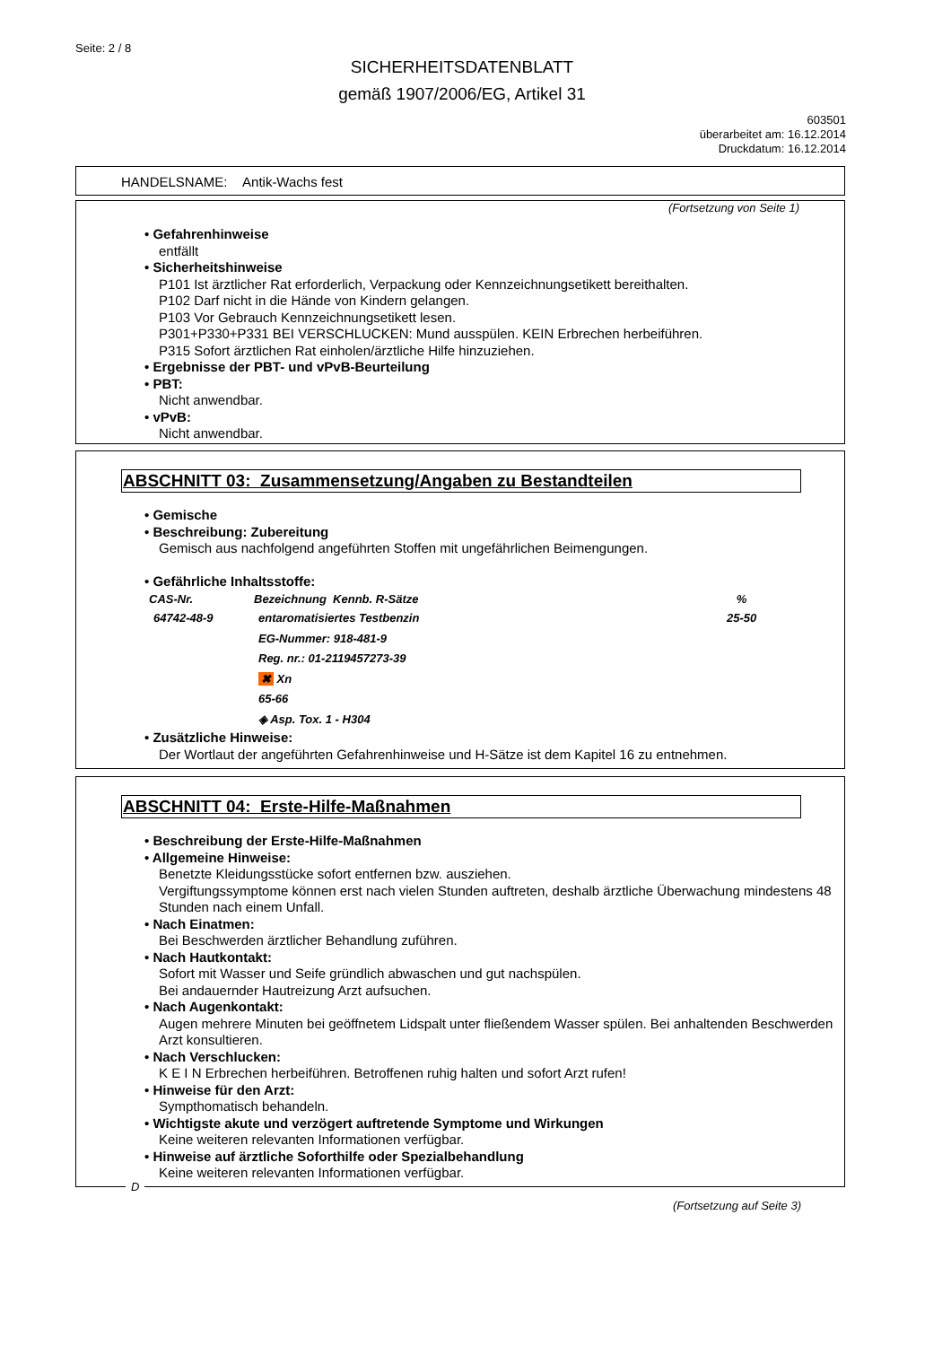Seite: 2 / 8
SICHERHEITSDATENBLATT
gemäß 1907/2006/EG, Artikel 31
603501
überarbeitet am: 16.12.2014
Druckdatum: 16.12.2014
HANDELSNAME: Antik-Wachs fest
(Fortsetzung von Seite 1)
• Gefahrenhinweise
entfällt
• Sicherheitshinweise
P101 Ist ärztlicher Rat erforderlich, Verpackung oder Kennzeichnungsetikett bereithalten.
P102 Darf nicht in die Hände von Kindern gelangen.
P103 Vor Gebrauch Kennzeichnungsetikett lesen.
P301+P330+P331 BEI VERSCHLUCKEN: Mund ausspülen. KEIN Erbrechen herbeiführen.
P315 Sofort ärztlichen Rat einholen/ärztliche Hilfe hinzuziehen.
• Ergebnisse der PBT- und vPvB-Beurteilung
• PBT:
Nicht anwendbar.
• vPvB:
Nicht anwendbar.
ABSCHNITT 03: Zusammensetzung/Angaben zu Bestandteilen
• Gemische
• Beschreibung: Zubereitung
Gemisch aus nachfolgend angeführten Stoffen mit ungefährlichen Beimengungen.
• Gefährliche Inhaltsstoffe:
| CAS-Nr. | Bezeichnung Kennb. R-Sätze | % |
| --- | --- | --- |
| 64742-48-9 | entaromatisiertes Testbenzin | 25-50 |
| | EG-Nummer: 918-481-9 | |
| | Reg. nr.: 01-2119457273-39 | |
| | ✖ Xn | |
| | 65-66 | |
| | ◈ Asp. Tox. 1 - H304 | |
• Zusätzliche Hinweise:
Der Wortlaut der angeführten Gefahrenhinweise und H-Sätze ist dem Kapitel 16 zu entnehmen.
ABSCHNITT 04: Erste-Hilfe-Maßnahmen
• Beschreibung der Erste-Hilfe-Maßnahmen
• Allgemeine Hinweise:
Benetzte Kleidungsstücke sofort entfernen bzw. ausziehen.
Vergiftungssymptome können erst nach vielen Stunden auftreten, deshalb ärztliche Überwachung mindestens 48 Stunden nach einem Unfall.
• Nach Einatmen:
Bei Beschwerden ärztlicher Behandlung zuführen.
• Nach Hautkontakt:
Sofort mit Wasser und Seife gründlich abwaschen und gut nachspülen.
Bei andauernder Hautreizung Arzt aufsuchen.
• Nach Augenkontakt:
Augen mehrere Minuten bei geöffnetem Lidspalt unter fließendem Wasser spülen. Bei anhaltenden Beschwerden Arzt konsultieren.
• Nach Verschlucken:
K E I N Erbrechen herbeiführen. Betroffenen ruhig halten und sofort Arzt rufen!
• Hinweise für den Arzt:
Sympthomatisch behandeln.
• Wichtigste akute und verzögert auftretende Symptome und Wirkungen
Keine weiteren relevanten Informationen verfügbar.
• Hinweise auf ärztliche Soforthilfe oder Spezialbehandlung
Keine weiteren relevanten Informationen verfügbar.
D
(Fortsetzung auf Seite 3)